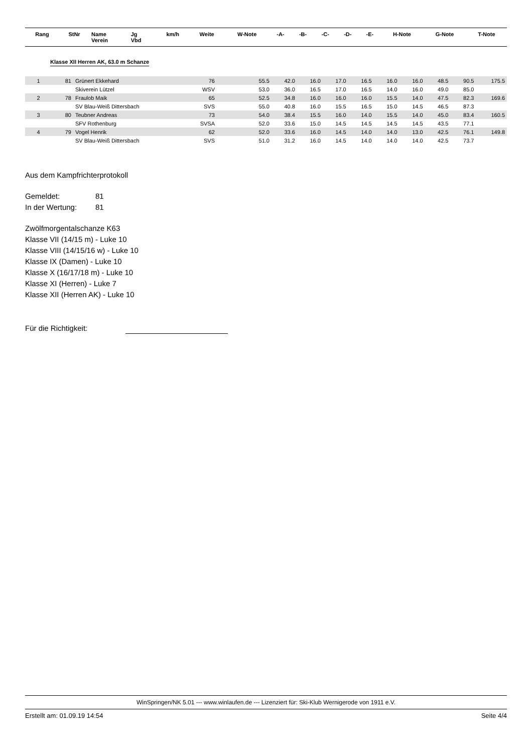| Rang | StNr | Name Verein | Jg Vbd | km/h | Weite | W-Note | -A- | -B- | -C- | -D- | -E- | H-Note | G-Note | T-Note |
| --- | --- | --- | --- | --- | --- | --- | --- | --- | --- | --- | --- | --- | --- | --- |
Klasse XII Herren AK, 63.0 m Schanze
| 1 | 81 | Grünert Ekkehard | 76 | | 55.5 | 42.0 | 16.0 | 17.0 | 16.5 | 16.0 | 16.0 | 48.5 | 90.5 | 175.5 |
| | | Skiverein Lützel | WSV | | 53.0 | 36.0 | 16.5 | 17.0 | 16.5 | 14.0 | 16.0 | 49.0 | 85.0 | |
| 2 | 78 | Fraulob Maik | 65 | | 52.5 | 34.8 | 16.0 | 16.0 | 16.0 | 15.5 | 14.0 | 47.5 | 82.3 | 169.6 |
| | | SV Blau-Weiß Dittersbach | SVS | | 55.0 | 40.8 | 16.0 | 15.5 | 16.5 | 15.0 | 14.5 | 46.5 | 87.3 | |
| 3 | 80 | Teubner Andreas | 73 | | 54.0 | 38.4 | 15.5 | 16.0 | 14.0 | 15.5 | 14.0 | 45.0 | 83.4 | 160.5 |
| | | SFV Rothenburg | SVSA | | 52.0 | 33.6 | 15.0 | 14.5 | 14.5 | 14.5 | 14.5 | 43.5 | 77.1 | |
| 4 | 79 | Vogel Henrik | 62 | | 52.0 | 33.6 | 16.0 | 14.5 | 14.0 | 14.0 | 13.0 | 42.5 | 76.1 | 149.8 |
| | | SV Blau-Weiß Dittersbach | SVS | | 51.0 | 31.2 | 16.0 | 14.5 | 14.0 | 14.0 | 14.0 | 42.5 | 73.7 | |
Aus dem Kampfrichterprotokoll
Gemeldet: 81
In der Wertung: 81
Zwölfmorgentalschanze K63
Klasse VII (14/15 m) - Luke 10
Klasse VIII (14/15/16 w) - Luke 10
Klasse IX (Damen) - Luke 10
Klasse X (16/17/18 m) - Luke 10
Klasse XI (Herren) - Luke 7
Klasse XII (Herren AK) - Luke 10
Für die Richtigkeit:
WinSpringen/NK 5.01 --- www.winlaufen.de --- Lizenziert für: Ski-Klub Wernigerode von 1911 e.V.
Erstellt am: 01.09.19 14:54 Seite 4/4